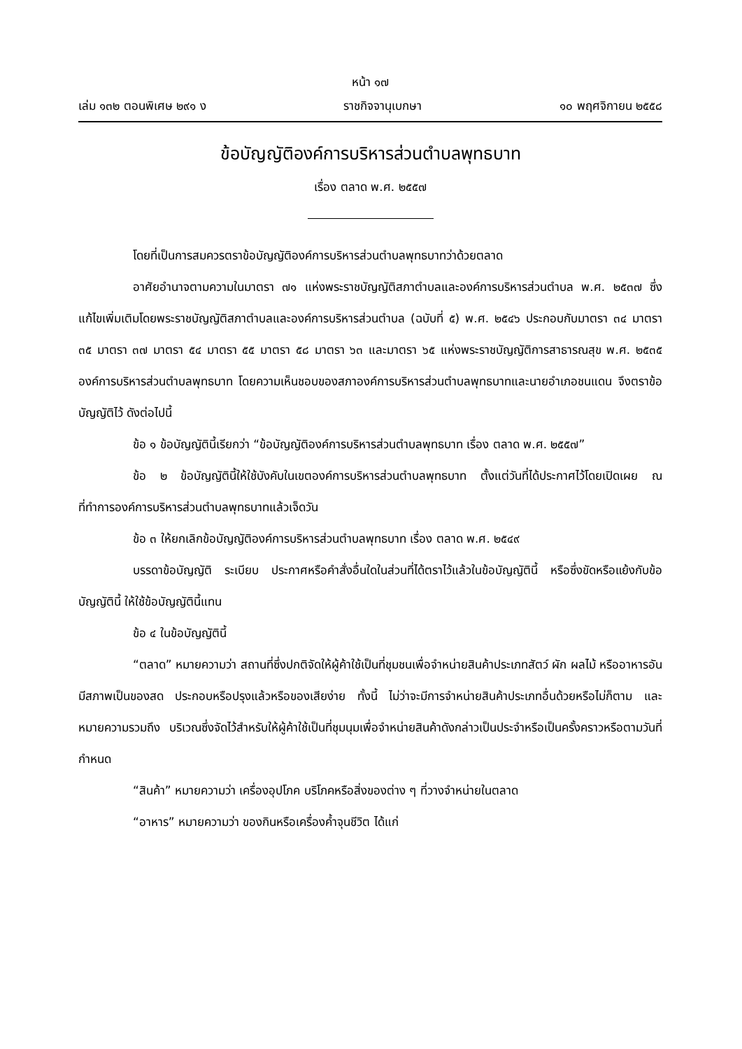หน้า ๑๗
เล่ม ๑๓๒ ตอนพิเศษ ๒๙๑ ง ราชกิจจานุเบกษา ๑๐ พฤศจิกายน ๒๕๕๘
ข้อบัญญัติองค์การบริหารส่วนตำบลพุทธบาท
เรื่อง ตลาด พ.ศ. ๒๕๕๗
โดยที่เป็นการสมควรตราข้อบัญญัติองค์การบริหารส่วนตำบลพุทธบาทว่าด้วยตลาด
อาศัยอำนาจตามความในมาตรา ๗๑ แห่งพระราชบัญญัติสภาตำบลและองค์การบริหารส่วนตำบล พ.ศ. ๒๕๓๗ ซึ่งแก้ไขเพิ่มเติมโดยพระราชบัญญัติสภาตำบลและองค์การบริหารส่วนตำบล (ฉบับที่ ๕) พ.ศ. ๒๕๔๖ ประกอบกับมาตรา ๓๔ มาตรา ๓๕ มาตรา ๓๗ มาตรา ๕๔ มาตรา ๕๕ มาตรา ๕๘ มาตรา ๖๓ และมาตรา ๖๕ แห่งพระราชบัญญัติการสาธารณสุข พ.ศ. ๒๕๓๕ องค์การบริหารส่วนตำบลพุทธบาท โดยความเห็นชอบของสภาองค์การบริหารส่วนตำบลพุทธบาทและนายอำเภอชนแดน จึงตราข้อบัญญัติไว้ ดังต่อไปนี้
ข้อ ๑ ข้อบัญญัตินี้เรียกว่า “ข้อบัญญัติองค์การบริหารส่วนตำบลพุทธบาท เรื่อง ตลาด พ.ศ. ๒๕๕๗”
ข้อ ๒ ข้อบัญญัตินี้ให้ใช้บังคับในเขตองค์การบริหารส่วนตำบลพุทธบาท ตั้งแต่วันที่ได้ประกาศไว้โดยเปิดเผย ณ ที่ทำการองค์การบริหารส่วนตำบลพุทธบาทแล้วเจ็ดวัน
ข้อ ๓ ให้ยกเลิกข้อบัญญัติองค์การบริหารส่วนตำบลพุทธบาท เรื่อง ตลาด พ.ศ. ๒๕๔๙
บรรดาข้อบัญญัติ ระเบียบ ประกาศหรือคำสั่งอื่นใดในส่วนที่ได้ตราไว้แล้วในข้อบัญญัตินี้ หรือซึ่งขัดหรือแย้งกับข้อบัญญัตินี้ ให้ใช้ข้อบัญญัตินี้แทน
ข้อ ๔ ในข้อบัญญัตินี้
“ตลาด” หมายความว่า สถานที่ซึ่งปกติจัดให้ผู้ค้าใช้เป็นที่ชุมชนเพื่อจำหน่ายสินค้าประเภทสัตว์ ผัก ผลไม้ หรืออาหารอันมีสภาพเป็นของสด ประกอบหรือปรุงแล้วหรือของเสียง่าย ทั้งนี้ ไม่ว่าจะมีการจำหน่ายสินค้าประเภทอื่นด้วยหรือไม่ก็ตาม และหมายความรวมถึง บริเวณซึ่งจัดไว้สำหรับให้ผู้ค้าใช้เป็นที่ชุมนุมเพื่อจำหน่ายสินค้าดังกล่าวเป็นประจำหรือเป็นครั้งคราวหรือตามวันที่กำหนด
“สินค้า” หมายความว่า เครื่องอุปโภค บริโภคหรือสิ่งของต่าง ๆ ที่วางจำหน่ายในตลาด
“อาหาร” หมายความว่า ของกินหรือเครื่องค้ำจุนชีวิต ได้แก่